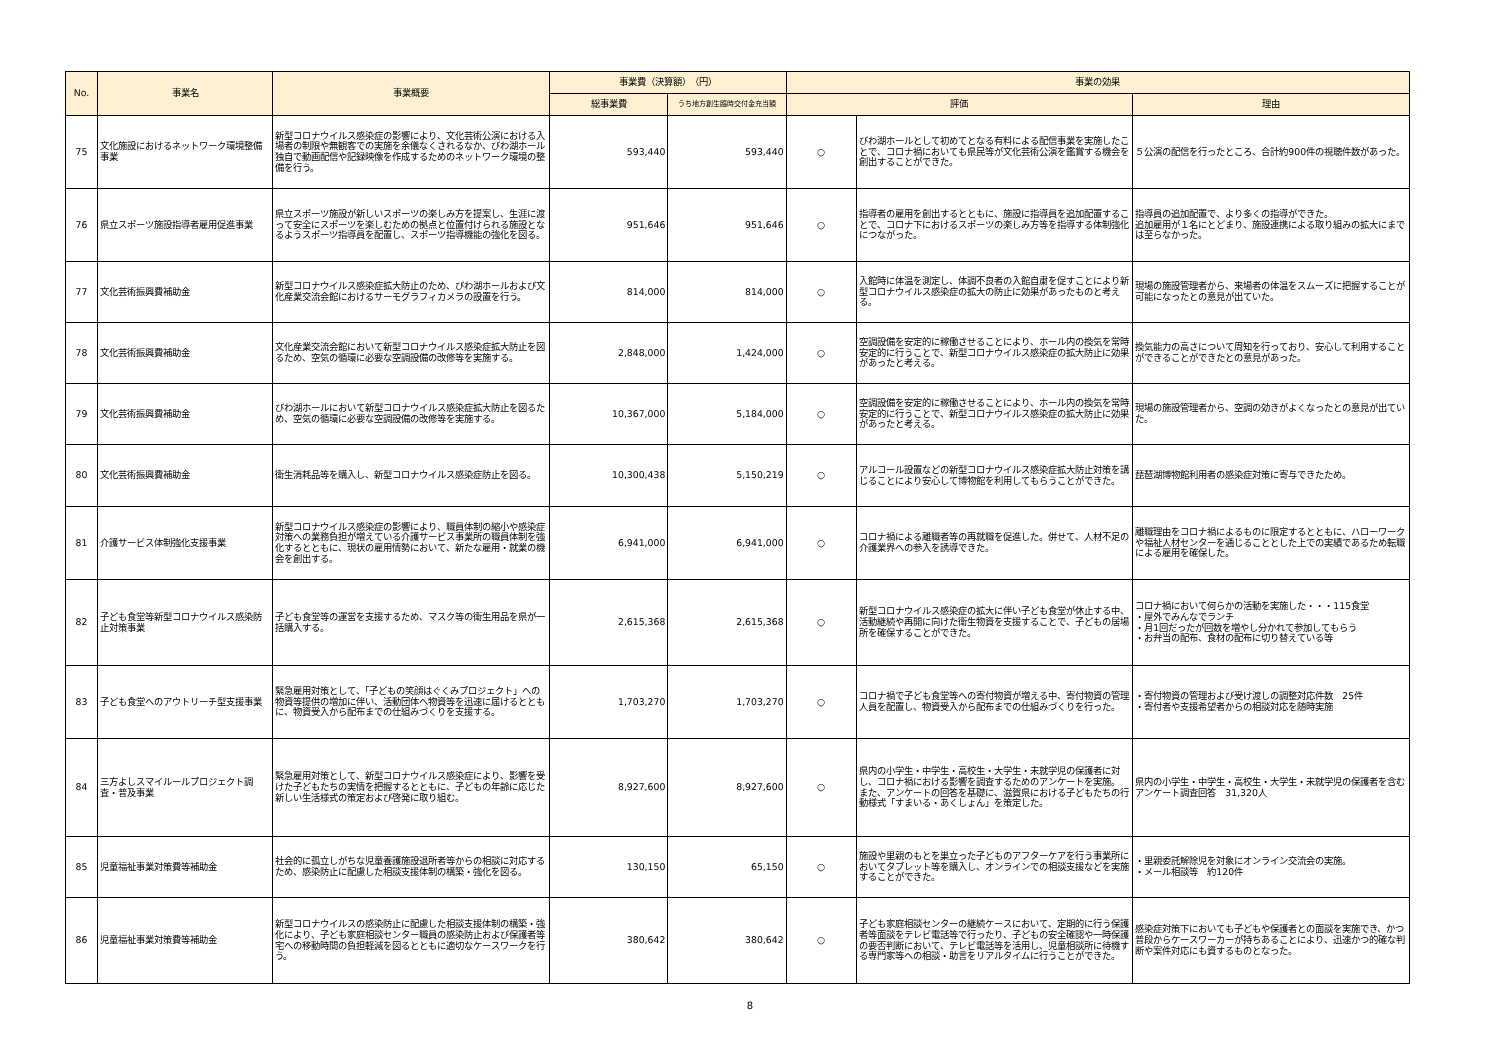| No. | 事業名 | 事業概要 | 事業費（決算額） （円） | | 事業の効果 | | |
| --- | --- | --- | --- | --- | --- | --- | --- |
| | | | 総事業費 | うち地方創生臨時交付金充当額 | 評価 | | 理由 |
| 75 | 文化施設におけるネットワーク環境整備事業 | 新型コロナウイルス感染症の影響により、文化芸術公演における入場者の制限や無観客での実施を余儀なくされるなか、びわ湖ホール独自で動画配信や記録映像を作成するためのネットワーク環境の整備を行う。 | 593,440 | 593,440 | ○ | びわ湖ホールとして初めてとなる有料による配信事業を実施したことで、コロナ禍においても県民等が文化芸術公演を鑑賞する機会を創出することができた。 | ５公演の配信を行ったところ、合計約900件の視聴件数があった。 |
| 76 | 県立スポーツ施設指導者雇用促進事業 | 県立スポーツ施設が新しいスポーツの楽しみ方を提案し、生涯に渡って安全にスポーツを楽しむための拠点と位置付けられる施設となるようスポーツ指導員を配置し、スポーツ指導機能の強化を図る。 | 951,646 | 951,646 | ○ | 指導者の雇用を創出するとともに、施設に指導員を追加配置することで、コロナ下におけるスポーツの楽しみ方等を指導する体制強化につながった。 | 指導員の追加配置で、より多くの指導ができた。 追加雇用が１名にとどまり、施設連携による取り組みの拡大にまでは至らなかった。 |
| 77 | 文化芸術振興費補助金 | 新型コロナウイルス感染症拡大防止のため、びわ湖ホールおよび文化産業交流会館におけるサーモグラフィカメラの設置を行う。 | 814,000 | 814,000 | ○ | 入館時に体温を測定し、体調不良者の入館自粛を促すことにより新型コロナウイルス感染症の拡大の防止に効果があったものと考える。 | 現場の施設管理者から、来場者の体温をスムーズに把握することが可能になったとの意見が出ていた。 |
| 78 | 文化芸術振興費補助金 | 文化産業交流会館において新型コロナウイルス感染症拡大防止を図るため、空気の循環に必要な空調設備の改修等を実施する。 | 2,848,000 | 1,424,000 | ○ | 空調設備を安定的に稼働させることにより、ホール内の換気を常時安定的に行うことで、新型コロナウイルス感染症の拡大防止に効果があったと考える。 | 換気能力の高さについて周知を行っており、安心して利用することができることができたとの意見があった。 |
| 79 | 文化芸術振興費補助金 | びわ湖ホールにおいて新型コロナウイルス感染症拡大防止を図るため、空気の循環に必要な空調設備の改修等を実施する。 | 10,367,000 | 5,184,000 | ○ | 空調設備を安定的に稼働させることにより、ホール内の換気を常時安定的に行うことで、新型コロナウイルス感染症の拡大防止に効果があったと考える。 | 現場の施設管理者から、空調の効きがよくなったとの意見が出ていた。 |
| 80 | 文化芸術振興費補助金 | 衛生消耗品等を購入し、新型コロナウイルス感染症防止を図る。 | 10,300,438 | 5,150,219 | ○ | アルコール設置などの新型コロナウイルス感染症拡大防止対策を講じることにより安心して博物館を利用してもらうことができた。 | 琵琶湖博物館利用者の感染症対策に寄与できたため。 |
| 81 | 介護サービス体制強化支援事業 | 新型コロナウイルス感染症の影響により、職員体制の縮小や感染症対策への業務負担が増えている介護サービス事業所の職員体制を強化するとともに、現状の雇用情勢において、新たな雇用・就業の機会を創出する。 | 6,941,000 | 6,941,000 | ○ | コロナ禍による離職者等の再就職を促進した。併せて、人材不足の介護業界への参入を誘導できた。 | 離職理由をコロナ禍によるものに限定するとともに、ハローワークや福祉人材センターを通じることとした上での実績であるため転職による雇用を確保した。 |
| 82 | 子ども食堂等新型コロナウイルス感染防止対策事業 | 子ども食堂等の運営を支援するため、マスク等の衛生用品を県が一括購入する。 | 2,615,368 | 2,615,368 | ○ | 新型コロナウイルス感染症の拡大に伴い子ども食堂が休止する中、活動継続や再開に向けた衛生物資を支援することで、子どもの居場所を確保することができた。 | コロナ禍において何らかの活動を実施した・・・115食堂 ・屋外でみんなでランチ ・月1回だったが回数を増やし分かれて参加してもらう ・お弁当の配布、食材の配布に切り替えている等 |
| 83 | 子ども食堂へのアウトリーチ型支援事業 | 緊急雇用対策として、「子どもの笑顔はぐくみプロジェクト」への物資等提供の増加に伴い、活動団体へ物資等を迅速に届けるとともに、物資受入から配布までの仕組みづくりを支援する。 | 1,703,270 | 1,703,270 | ○ | コロナ禍で子ども食堂等への寄付物資が増える中、寄付物資の管理人員を配置し、物資受入から配布までの仕組みづくりを行った。 | ・寄付物資の管理および受け渡しの調整対応件数 25件 ・寄付者や支援希望者からの相談対応を随時実施 |
| 84 | 三方よしスマイルールプロジェクト調査・普及事業 | 緊急雇用対策として、新型コロナウイルス感染症により、影響を受けた子どもたちの実情を把握するとともに、子どもの年齢に応じた新しい生活様式の策定および啓発に取り組む。 | 8,927,600 | 8,927,600 | ○ | 県内の小学生・中学生・高校生・大学生・未就学児の保護者に対し、コロナ禍における影響を調査するためのアンケートを実施。 また、アンケートの回答を基礎に、滋賀県における子どもたちの行動様式「すまいる・あくしょん」を策定した。 | 県内の小学生・中学生・高校生・大学生・未就学児の保護者を含むアンケート調査回答 31,320人 |
| 85 | 児童福祉事業対策費等補助金 | 社会的に孤立しがちな児童養護施設退所者等からの相談に対応するため、感染防止に配慮した相談支援体制の構築・強化を図る。 | 130,150 | 65,150 | ○ | 施設や里親のもとを巣立った子どものアフターケアを行う事業所においてタブレット等を購入し、オンラインでの相談支援などを実施することができた。 | ・里親委託解除児を対象にオンライン交流会の実施。 ・メール相談等 約120件 |
| 86 | 児童福祉事業対策費等補助金 | 新型コロナウイルスの感染防止に配慮した相談支援体制の構築・強化により、子ども家庭相談センター職員の感染防止および保護者等宅への移動時間の負担軽減を図るとともに適切なケースワークを行う。 | 380,642 | 380,642 | ○ | 子ども家庭相談センターの継続ケースにおいて、定期的に行う保護者等面談をテレビ電話等で行ったり、子どもの安全確認や一時保護の要否判断において、テレビ電話等を活用し、児童相談所に待機する専門家等への相談・助言をリアルタイムに行うことができた。 | 感染症対策下においても子どもや保護者との面談を実施でき、かつ普段からケースワーカーが持ちあることにより、迅速かつ的確な判断や案件対応にも資するものとなった。 |
8